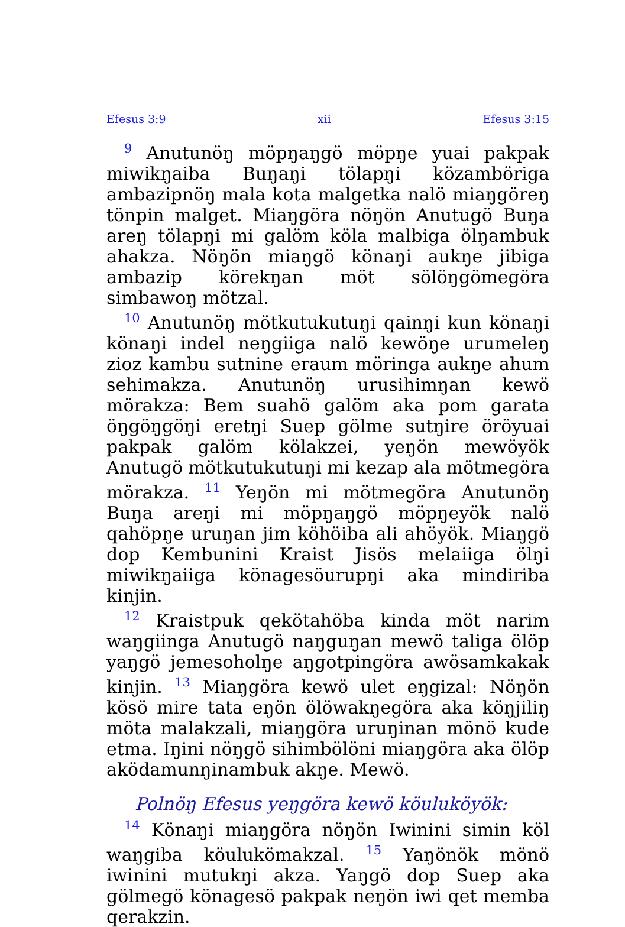Efesus 3:9 xii Efesus 3:15
<sup>9</sup> Anutunöŋ möpŋaŋgö möpŋe yuai pakpak miwikŋaiba Buŋaŋi tölapŋi közamböriga ambazipnöŋ mala kota malgetka nalö miaŋgöreŋ tönpin malget. Miaŋgöra nöŋön Anutugö Buŋa areŋ tölapŋi mi galöm köla malbiga ölŋambuk ahakza. Nöŋön miaŋgö könaŋi aukŋe jibiga ambazip körekŋan möt sölöŋgömegöra simbawoŋ mötzal.
<sup>10</sup> Anutunöŋ mötkutukutuŋi qainŋi kun könaŋi könaŋi indel neŋgiiga nalö kewöŋe urumeleŋ zioz kambu sutnine eraum möringa aukŋe ahum sehimakza. Anutunöŋ urusihimŋan kewö mörakza: Bem suahö galöm aka pom garata öŋgöŋgöŋi eretŋi Suep gölme sutŋire öröyuai pakpak galöm kölakzei, yeŋön mewöyök Anutugö mötkutukutuŋi mi kezap ala mötmegöra mörakza. <sup>11</sup> Yeŋön mi mötmegöra Anutunöŋ Buŋa areŋi mi möpŋaŋgö möpŋeyök nalö qahöpŋe uruŋan jim köhöiba ali ahöyök. Miaŋgö dop Kembunini Kraist Jisös melaiiga ölŋi miwikŋaiiga könagesöurupŋi aka mindiriba kinjin.
<sup>12</sup> Kraistpuk qekötahöba kinda möt narim waŋgiinga Anutugö naŋguŋan mewö taliga ölöp yaŋgö jemesoholŋe aŋgotpingöra awösamkakak kinjin. <sup>13</sup> Miaŋgöra kewö ulet eŋgizal: Nöŋön kösö mire tata eŋön ölöwakŋegöra aka köŋjiliŋ möta malakzali, miaŋgöra uruŋinan mönö kude etma. Iŋini nöŋgö sihimbölöni miaŋgöra aka ölöp aködamunŋinambuk akŋe. Mewö.
Polnöŋ Efesus yeŋgöra kewö köuluköyök:
<sup>14</sup> Könaŋi miaŋgöra nöŋön Iwinini simin köl waŋgiba köulukömakzal. <sup>15</sup> Yaŋönök mönö iwinini mutukŋi akza. Yaŋgö dop Suep aka gölmegö könagesö pakpak neŋön iwi qet memba qerakzin.